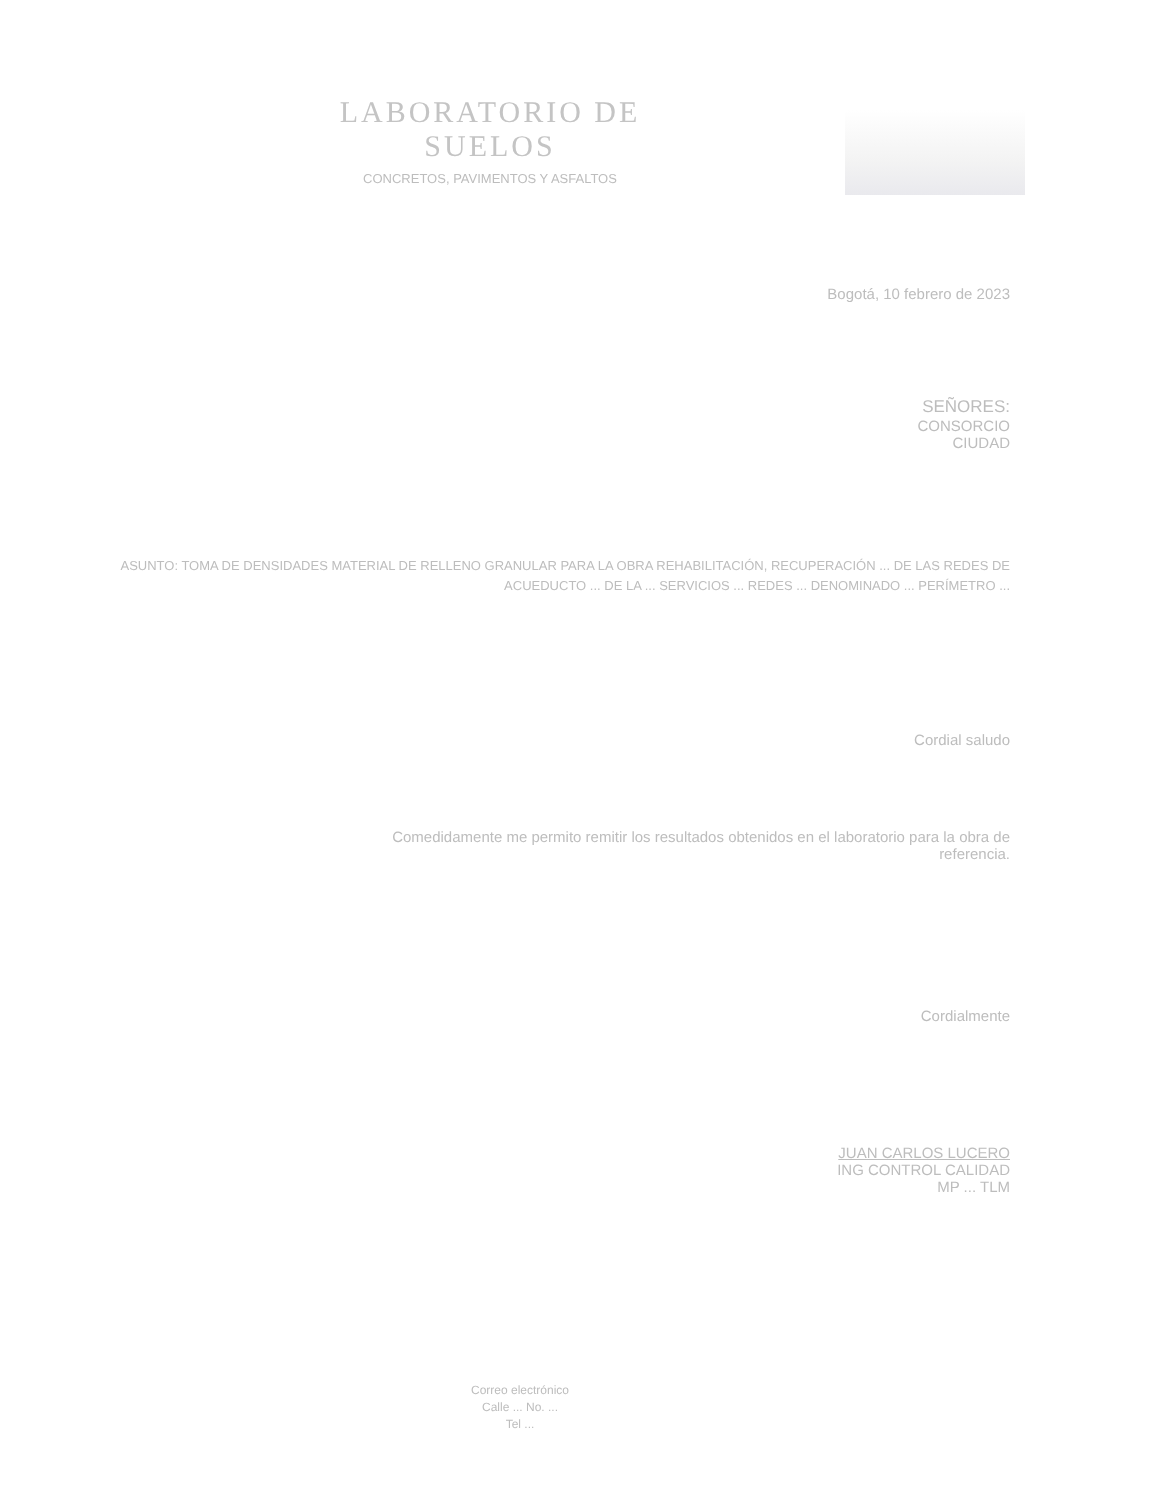LABORATORIO DE SUELOS
CONCRETOS, PAVIMENTOS Y ASFALTOS
Bogotá, 10 febrero de 2023
SEÑORES:
CONSORCIO
CIUDAD
ASUNTO: TOMA DE DENSIDADES MATERIAL DE RELLENO GRANULAR PARA LA OBRA REHABILITACIÓN, RECUPERACIÓN ... DE LAS REDES DE ACUEDUCTO ... DE LA ... SERVICIOS ... REDES ... DENOMINADO ... PERÍMETRO ...
Cordial saludo
Comedidamente me permito remitir los resultados obtenidos en el laboratorio para la obra de
referencia.
Cordialmente
JUAN CARLOS LUCERO
ING CONTROL CALIDAD
MP ... TLM
Correo electrónico
Calle ... No. ...
Tel ...